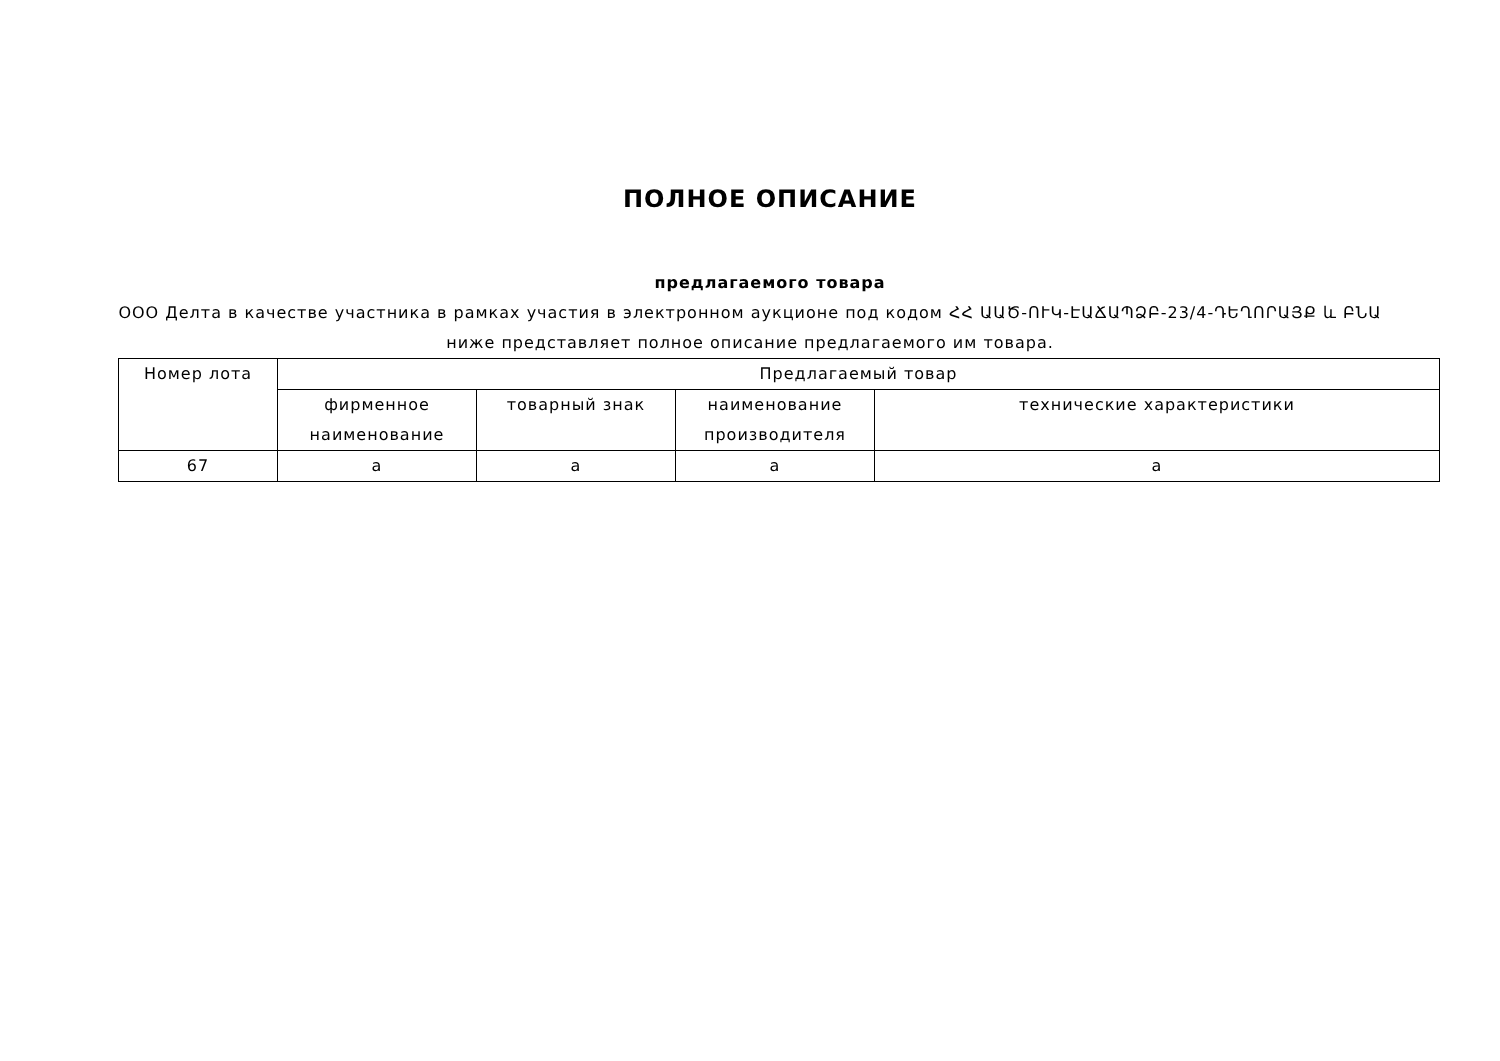ПОЛНОЕ ОПИСАНИЕ
предлагаемого товара
ООО Делта в качестве участника в рамках участия в электронном аукционе под кодом ՀՀ ԱԱԾ-ՈՒԿ-ԷԱՃԱՊՁԲ-23/4-ԴԵՂՈՐԱՅՔ և ԲՆԱ ниже представляет полное описание предлагаемого им товара.
| Номер лота | Предлагаемый товар | | | |
| --- | --- | --- | --- | --- |
| | фирменное наименование | товарный знак | наименование производителя | технические характеристики |
| 67 | a | a | a | a |